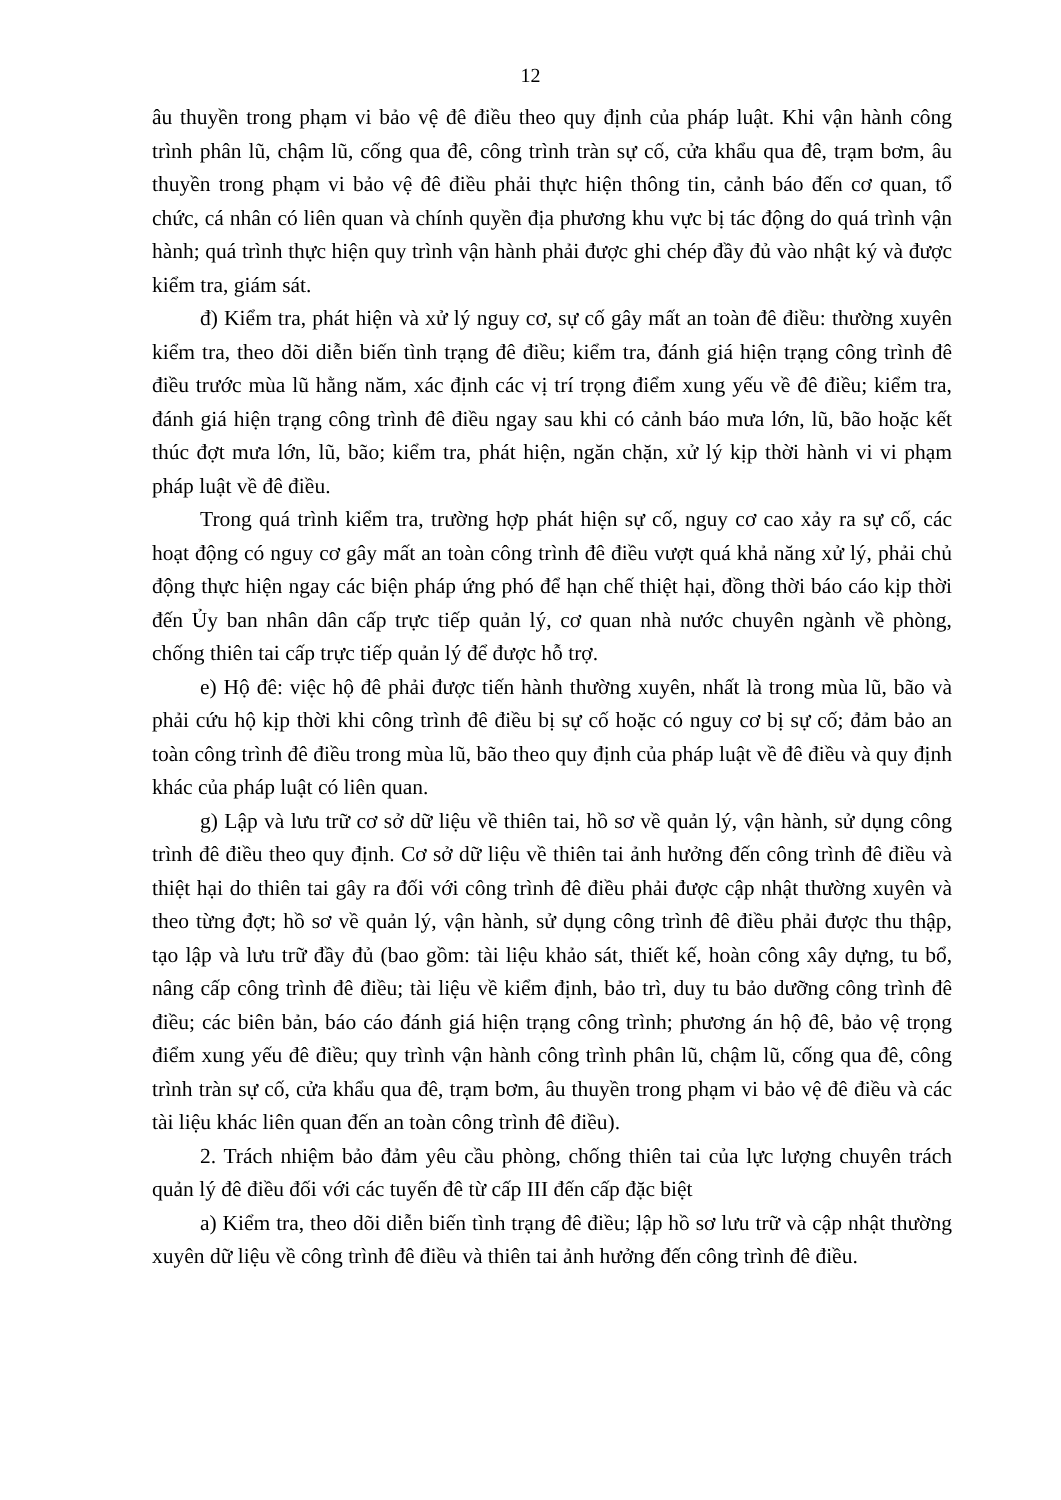12
âu thuyền trong phạm vi bảo vệ đê điều theo quy định của pháp luật. Khi vận hành công trình phân lũ, chậm lũ, cống qua đê, công trình tràn sự cố, cửa khẩu qua đê, trạm bơm, âu thuyền trong phạm vi bảo vệ đê điều phải thực hiện thông tin, cảnh báo đến cơ quan, tổ chức, cá nhân có liên quan và chính quyền địa phương khu vực bị tác động do quá trình vận hành; quá trình thực hiện quy trình vận hành phải được ghi chép đầy đủ vào nhật ký và được kiểm tra, giám sát.
đ) Kiểm tra, phát hiện và xử lý nguy cơ, sự cố gây mất an toàn đê điều: thường xuyên kiểm tra, theo dõi diễn biến tình trạng đê điều; kiểm tra, đánh giá hiện trạng công trình đê điều trước mùa lũ hằng năm, xác định các vị trí trọng điểm xung yếu về đê điều; kiểm tra, đánh giá hiện trạng công trình đê điều ngay sau khi có cảnh báo mưa lớn, lũ, bão hoặc kết thúc đợt mưa lớn, lũ, bão; kiểm tra, phát hiện, ngăn chặn, xử lý kịp thời hành vi vi phạm pháp luật về đê điều.
Trong quá trình kiểm tra, trường hợp phát hiện sự cố, nguy cơ cao xảy ra sự cố, các hoạt động có nguy cơ gây mất an toàn công trình đê điều vượt quá khả năng xử lý, phải chủ động thực hiện ngay các biện pháp ứng phó để hạn chế thiệt hại, đồng thời báo cáo kịp thời đến Ủy ban nhân dân cấp trực tiếp quản lý, cơ quan nhà nước chuyên ngành về phòng, chống thiên tai cấp trực tiếp quản lý để được hỗ trợ.
e) Hộ đê: việc hộ đê phải được tiến hành thường xuyên, nhất là trong mùa lũ, bão và phải cứu hộ kịp thời khi công trình đê điều bị sự cố hoặc có nguy cơ bị sự cố; đảm bảo an toàn công trình đê điều trong mùa lũ, bão theo quy định của pháp luật về đê điều và quy định khác của pháp luật có liên quan.
g) Lập và lưu trữ cơ sở dữ liệu về thiên tai, hồ sơ về quản lý, vận hành, sử dụng công trình đê điều theo quy định. Cơ sở dữ liệu về thiên tai ảnh hưởng đến công trình đê điều và thiệt hại do thiên tai gây ra đối với công trình đê điều phải được cập nhật thường xuyên và theo từng đợt; hồ sơ về quản lý, vận hành, sử dụng công trình đê điều phải được thu thập, tạo lập và lưu trữ đầy đủ (bao gồm: tài liệu khảo sát, thiết kế, hoàn công xây dựng, tu bổ, nâng cấp công trình đê điều; tài liệu về kiểm định, bảo trì, duy tu bảo dưỡng công trình đê điều; các biên bản, báo cáo đánh giá hiện trạng công trình; phương án hộ đê, bảo vệ trọng điểm xung yếu đê điều; quy trình vận hành công trình phân lũ, chậm lũ, cống qua đê, công trình tràn sự cố, cửa khẩu qua đê, trạm bơm, âu thuyền trong phạm vi bảo vệ đê điều và các tài liệu khác liên quan đến an toàn công trình đê điều).
2. Trách nhiệm bảo đảm yêu cầu phòng, chống thiên tai của lực lượng chuyên trách quản lý đê điều đối với các tuyến đê từ cấp III đến cấp đặc biệt
a) Kiểm tra, theo dõi diễn biến tình trạng đê điều; lập hồ sơ lưu trữ và cập nhật thường xuyên dữ liệu về công trình đê điều và thiên tai ảnh hưởng đến công trình đê điều.